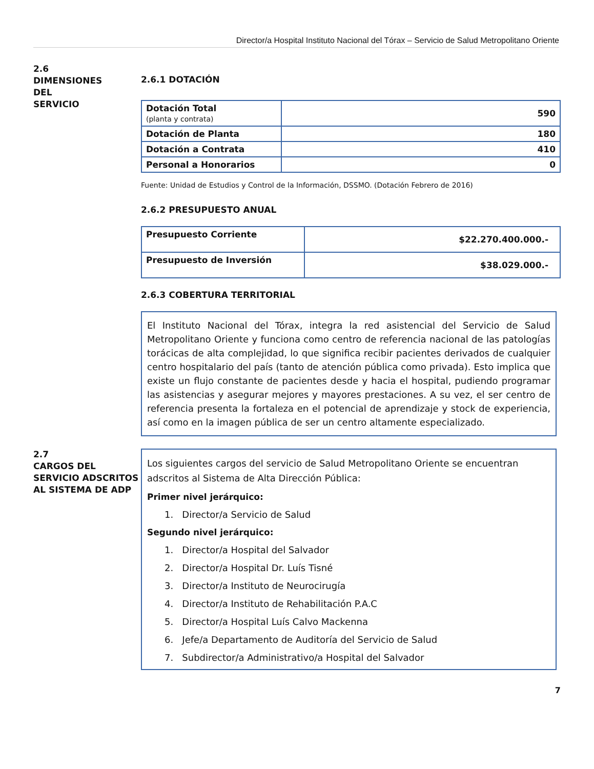Director/a Hospital Instituto Nacional del Tórax – Servicio de Salud Metropolitano Oriente
2.6
DIMENSIONES
DEL
SERVICIO
2.6.1 DOTACIÓN
| Dotación Total (planta y contrata) | 590 |
| Dotación de Planta | 180 |
| Dotación a Contrata | 410 |
| Personal a Honorarios | 0 |
Fuente: Unidad de Estudios y Control de la Información, DSSMO. (Dotación Febrero de 2016)
2.6.2 PRESUPUESTO ANUAL
| Presupuesto Corriente | $22.270.400.000.- |
| Presupuesto de Inversión | $38.029.000.- |
2.6.3 COBERTURA TERRITORIAL
El Instituto Nacional del Tórax, integra la red asistencial del Servicio de Salud Metropolitano Oriente y funciona como centro de referencia nacional de las patologías torácicas de alta complejidad, lo que significa recibir pacientes derivados de cualquier centro hospitalario del país (tanto de atención pública como privada). Esto implica que existe un flujo constante de pacientes desde y hacia el hospital, pudiendo programar las asistencias y asegurar mejores y mayores prestaciones. A su vez, el ser centro de referencia presenta la fortaleza en el potencial de aprendizaje y stock de experiencia, así como en la imagen pública de ser un centro altamente especializado.
2.7
CARGOS DEL
SERVICIO ADSCRITOS
AL SISTEMA DE ADP
Los siguientes cargos del servicio de Salud Metropolitano Oriente se encuentran adscritos al Sistema de Alta Dirección Pública:
Primer nivel jerárquico:
1. Director/a Servicio de Salud
Segundo nivel jerárquico:
1. Director/a Hospital del Salvador
2. Director/a Hospital Dr. Luís Tisné
3. Director/a Instituto de Neurocirugía
4. Director/a Instituto de Rehabilitación P.A.C
5. Director/a Hospital Luís Calvo Mackenna
6. Jefe/a Departamento de Auditoría del Servicio de Salud
7. Subdirector/a Administrativo/a Hospital del Salvador
7